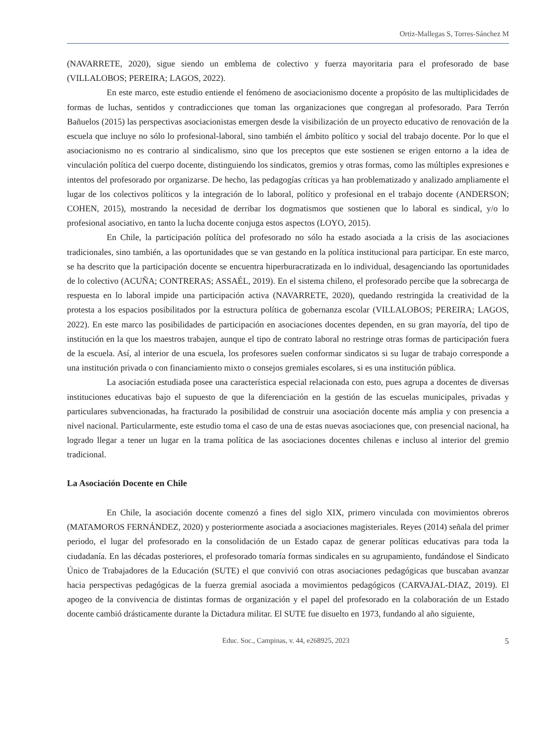Ortiz-Mallegas S, Torres-Sánchez M
(NAVARRETE, 2020), sigue siendo un emblema de colectivo y fuerza mayoritaria para el profesorado de base (VILLALOBOS; PEREIRA; LAGOS, 2022).
En este marco, este estudio entiende el fenómeno de asociacionismo docente a propósito de las multiplicidades de formas de luchas, sentidos y contradicciones que toman las organizaciones que congregan al profesorado. Para Terrón Bañuelos (2015) las perspectivas asociacionistas emergen desde la visibilización de un proyecto educativo de renovación de la escuela que incluye no sólo lo profesional-laboral, sino también el ámbito político y social del trabajo docente. Por lo que el asociacionismo no es contrario al sindicalismo, sino que los preceptos que este sostienen se erigen entorno a la idea de vinculación política del cuerpo docente, distinguiendo los sindicatos, gremios y otras formas, como las múltiples expresiones e intentos del profesorado por organizarse. De hecho, las pedagogías críticas ya han problematizado y analizado ampliamente el lugar de los colectivos políticos y la integración de lo laboral, político y profesional en el trabajo docente (ANDERSON; COHEN, 2015), mostrando la necesidad de derribar los dogmatismos que sostienen que lo laboral es sindical, y/o lo profesional asociativo, en tanto la lucha docente conjuga estos aspectos (LOYO, 2015).
En Chile, la participación política del profesorado no sólo ha estado asociada a la crisis de las asociaciones tradicionales, sino también, a las oportunidades que se van gestando en la política institucional para participar. En este marco, se ha descrito que la participación docente se encuentra hiperburacratizada en lo individual, desagenciando las oportunidades de lo colectivo (ACUÑA; CONTRERAS; ASSAÉL, 2019). En el sistema chileno, el profesorado percibe que la sobrecarga de respuesta en lo laboral impide una participación activa (NAVARRETE, 2020), quedando restringida la creatividad de la protesta a los espacios posibilitados por la estructura política de gobernanza escolar (VILLALOBOS; PEREIRA; LAGOS, 2022). En este marco las posibilidades de participación en asociaciones docentes dependen, en su gran mayoría, del tipo de institución en la que los maestros trabajen, aunque el tipo de contrato laboral no restringe otras formas de participación fuera de la escuela. Así, al interior de una escuela, los profesores suelen conformar sindicatos si su lugar de trabajo corresponde a una institución privada o con financiamiento mixto o consejos gremiales escolares, si es una institución pública.
La asociación estudiada posee una característica especial relacionada con esto, pues agrupa a docentes de diversas instituciones educativas bajo el supuesto de que la diferenciación en la gestión de las escuelas municipales, privadas y particulares subvencionadas, ha fracturado la posibilidad de construir una asociación docente más amplia y con presencia a nivel nacional. Particularmente, este estudio toma el caso de una de estas nuevas asociaciones que, con presencial nacional, ha logrado llegar a tener un lugar en la trama política de las asociaciones docentes chilenas e incluso al interior del gremio tradicional.
La Asociación Docente en Chile
En Chile, la asociación docente comenzó a fines del siglo XIX, primero vinculada con movimientos obreros (MATAMOROS FERNÁNDEZ, 2020) y posteriormente asociada a asociaciones magisteriales. Reyes (2014) señala del primer periodo, el lugar del profesorado en la consolidación de un Estado capaz de generar políticas educativas para toda la ciudadanía. En las décadas posteriores, el profesorado tomaría formas sindicales en su agrupamiento, fundándose el Sindicato Único de Trabajadores de la Educación (SUTE) el que convivió con otras asociaciones pedagógicas que buscaban avanzar hacia perspectivas pedagógicas de la fuerza gremial asociada a movimientos pedagógicos (CARVAJAL-DIAZ, 2019). El apogeo de la convivencia de distintas formas de organización y el papel del profesorado en la colaboración de un Estado docente cambió drásticamente durante la Dictadura militar. El SUTE fue disuelto en 1973, fundando al año siguiente,
Educ. Soc., Campinas, v. 44, e268925, 2023 5